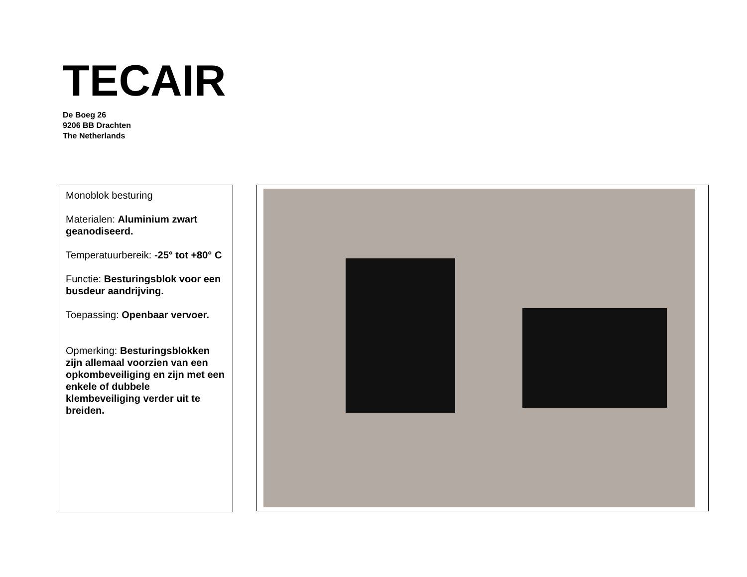TECAIR
De Boeg 26
9206 BB Drachten
The Netherlands
Monoblok besturing
Materialen: Aluminium zwart geanodiseerd.
Temperatuurbereik: -25° tot +80° C
Functie: Besturingsblok voor een busdeur aandrijving.
Toepassing: Openbaar vervoer.
Opmerking: Besturingsblokken zijn allemaal voorzien van een opkombeveiliging en zijn met een enkele of dubbele klembeveiliging verder uit te breiden.